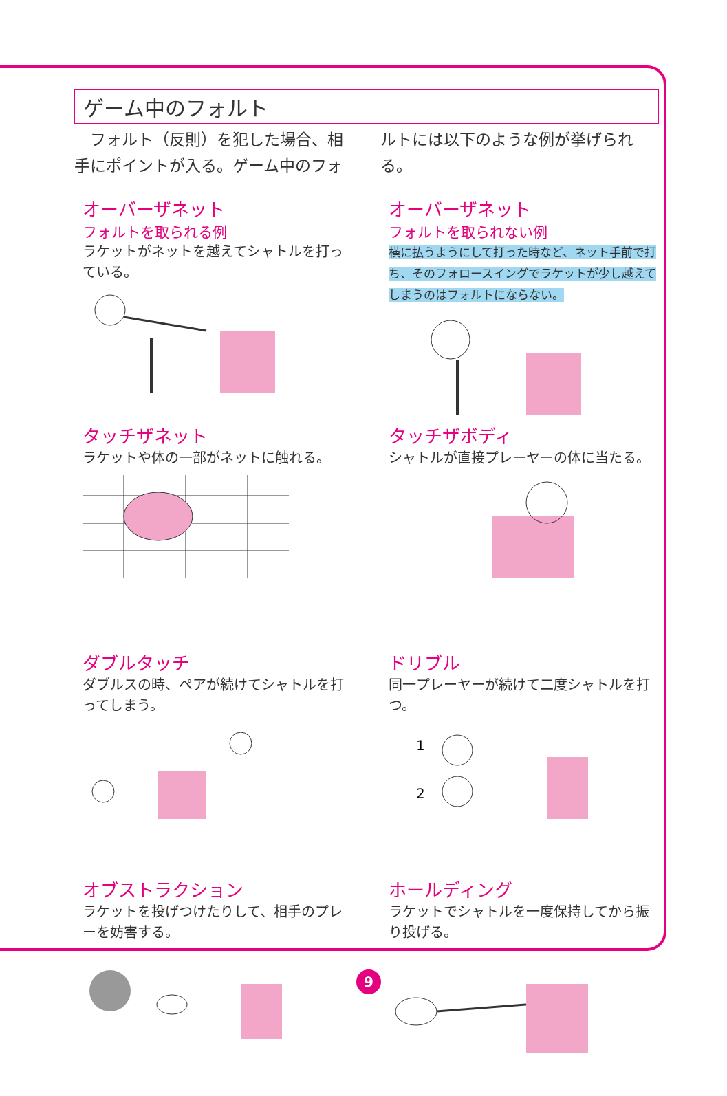ゲーム中のフォルト
　フォルト（反則）を犯した場合、相手にポイントが入る。ゲーム中のフォルトには以下のような例が挙げられる。
オーバーザネット
フォルトを取られる例
ラケットがネットを越えてシャトルを打っている。
オーバーザネット
フォルトを取られない例
横に払うようにして打った時など、ネット手前で打ち、そのフォロースイングでラケットが少し越えてしまうのはフォルトにならない。
タッチザネット
ラケットや体の一部がネットに触れる。
タッチザボディ
シャトルが直接プレーヤーの体に当たる。
ダブルタッチ
ダブルスの時、ペアが続けてシャトルを打ってしまう。
ドリブル
同一プレーヤーが続けて二度シャトルを打つ。
1
2
オブストラクション
ラケットを投げつけたりして、相手のプレーを妨害する。
ホールディング
ラケットでシャトルを一度保持してから振り投げる。
9